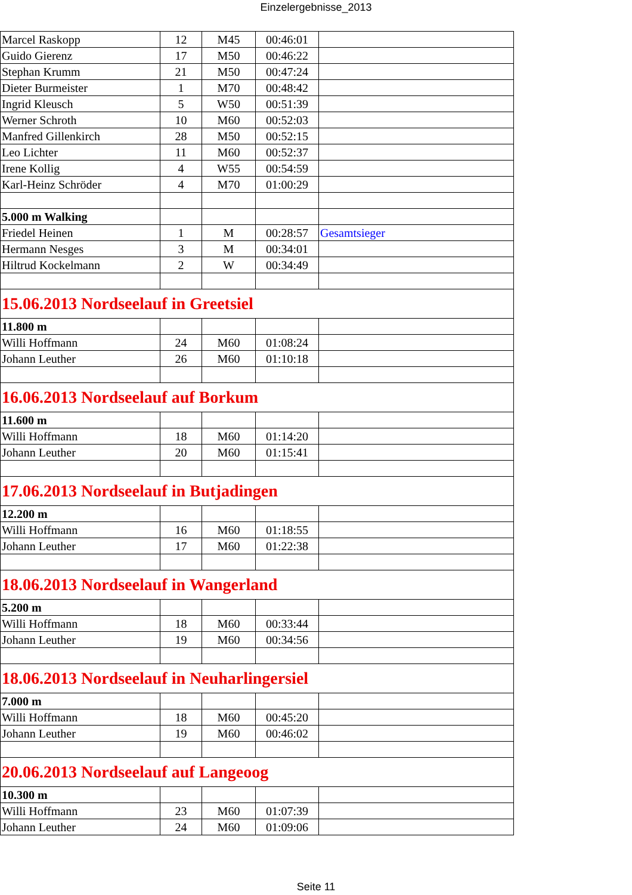Einzelergebnisse_2013
| Marcel Raskopp | 12 | M45 | 00:46:01 | |
| Guido Gierenz | 17 | M50 | 00:46:22 | |
| Stephan Krumm | 21 | M50 | 00:47:24 | |
| Dieter Burmeister | 1 | M70 | 00:48:42 | |
| Ingrid Kleusch | 5 | W50 | 00:51:39 | |
| Werner Schroth | 10 | M60 | 00:52:03 | |
| Manfred Gillenkirch | 28 | M50 | 00:52:15 | |
| Leo Lichter | 11 | M60 | 00:52:37 | |
| Irene Kollig | 4 | W55 | 00:54:59 | |
| Karl-Heinz Schröder | 4 | M70 | 01:00:29 | |
| 5.000 m Walking | | | | |
| Friedel Heinen | 1 | M | 00:28:57 | Gesamtsieger |
| Hermann Nesges | 3 | M | 00:34:01 | |
| Hiltrud Kockelmann | 2 | W | 00:34:49 | |
| 15.06.2013 Nordseelauf in Greetsiel | | | | |
| 11.800 m | | | | |
| Willi Hoffmann | 24 | M60 | 01:08:24 | |
| Johann Leuther | 26 | M60 | 01:10:18 | |
| 16.06.2013 Nordseelauf auf Borkum | | | | |
| 11.600 m | | | | |
| Willi Hoffmann | 18 | M60 | 01:14:20 | |
| Johann Leuther | 20 | M60 | 01:15:41 | |
| 17.06.2013 Nordseelauf in Butjadingen | | | | |
| 12.200 m | | | | |
| Willi Hoffmann | 16 | M60 | 01:18:55 | |
| Johann Leuther | 17 | M60 | 01:22:38 | |
| 18.06.2013 Nordseelauf in Wangerland | | | | |
| 5.200 m | | | | |
| Willi Hoffmann | 18 | M60 | 00:33:44 | |
| Johann Leuther | 19 | M60 | 00:34:56 | |
| 18.06.2013 Nordseelauf in Neuharlingersiel | | | | |
| 7.000 m | | | | |
| Willi Hoffmann | 18 | M60 | 00:45:20 | |
| Johann Leuther | 19 | M60 | 00:46:02 | |
| 20.06.2013 Nordseelauf auf Langeoog | | | | |
| 10.300 m | | | | |
| Willi Hoffmann | 23 | M60 | 01:07:39 | |
| Johann Leuther | 24 | M60 | 01:09:06 | |
Seite 11